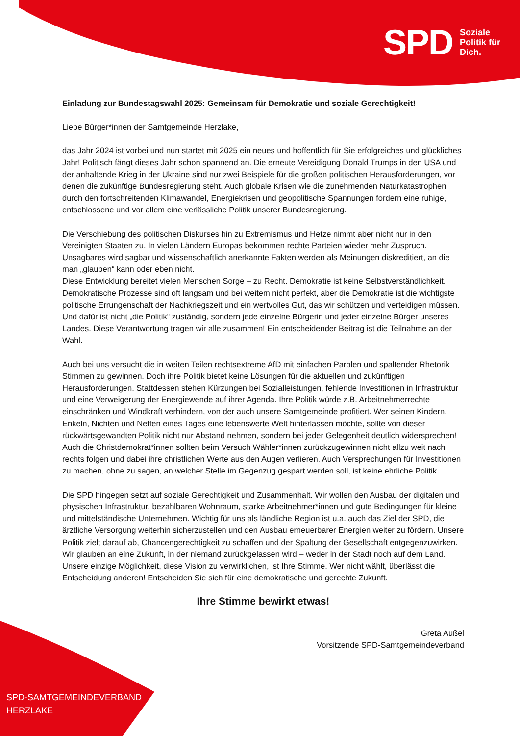SPD Soziale
Politik für
Dich.
SPD-SAMTGEMEINDEVERBAND
HERZLAKE
Einladung zur Bundestagswahl 2025: Gemeinsam für Demokratie und soziale Gerechtigkeit!
Liebe Bürger*innen der Samtgemeinde Herzlake,
das Jahr 2024 ist vorbei und nun startet mit 2025 ein neues und hoffentlich für Sie erfolgreiches und glückliches Jahr! Politisch fängt dieses Jahr schon spannend an. Die erneute Vereidigung Donald Trumps in den USA und der anhaltende Krieg in der Ukraine sind nur zwei Beispiele für die großen politischen Herausforderungen, vor denen die zukünftige Bundesregierung steht. Auch globale Krisen wie die zunehmenden Naturkatastrophen durch den fortschreitenden Klimawandel, Energiekrisen und geopolitische Spannungen fordern eine ruhige, entschlossene und vor allem eine verlässliche Politik unserer Bundesregierung.
Die Verschiebung des politischen Diskurses hin zu Extremismus und Hetze nimmt aber nicht nur in den Vereinigten Staaten zu. In vielen Ländern Europas bekommen rechte Parteien wieder mehr Zuspruch. Unsagbares wird sagbar und wissenschaftlich anerkannte Fakten werden als Meinungen diskreditiert, an die man „glauben“ kann oder eben nicht.
Diese Entwicklung bereitet vielen Menschen Sorge – zu Recht. Demokratie ist keine Selbstverständlichkeit. Demokratische Prozesse sind oft langsam und bei weitem nicht perfekt, aber die Demokratie ist die wichtigste politische Errungenschaft der Nachkriegszeit und ein wertvolles Gut, das wir schützen und verteidigen müssen. Und dafür ist nicht „die Politik“ zuständig, sondern jede einzelne Bürgerin und jeder einzelne Bürger unseres Landes. Diese Verantwortung tragen wir alle zusammen! Ein entscheidender Beitrag ist die Teilnahme an der Wahl.
Auch bei uns versucht die in weiten Teilen rechtsextreme AfD mit einfachen Parolen und spaltender Rhetorik Stimmen zu gewinnen. Doch ihre Politik bietet keine Lösungen für die aktuellen und zukünftigen Herausforderungen. Stattdessen stehen Kürzungen bei Sozialleistungen, fehlende Investitionen in Infrastruktur und eine Verweigerung der Energiewende auf ihrer Agenda. Ihre Politik würde z.B. Arbeitnehmerrechte einschränken und Windkraft verhindern, von der auch unsere Samtgemeinde profitiert. Wer seinen Kindern, Enkeln, Nichten und Neffen eines Tages eine lebenswerte Welt hinterlassen möchte, sollte von dieser rückwärtsgewandten Politik nicht nur Abstand nehmen, sondern bei jeder Gelegenheit deutlich widersprechen! Auch die Christdemokrat*innen sollten beim Versuch Wähler*innen zurückzugewinnen nicht allzu weit nach rechts folgen und dabei ihre christlichen Werte aus den Augen verlieren. Auch Versprechungen für Investitionen zu machen, ohne zu sagen, an welcher Stelle im Gegenzug gespart werden soll, ist keine ehrliche Politik.
Die SPD hingegen setzt auf soziale Gerechtigkeit und Zusammenhalt. Wir wollen den Ausbau der digitalen und physischen Infrastruktur, bezahlbaren Wohnraum, starke Arbeitnehmer*innen und gute Bedingungen für kleine und mittelständische Unternehmen. Wichtig für uns als ländliche Region ist u.a. auch das Ziel der SPD, die ärztliche Versorgung weiterhin sicherzustellen und den Ausbau erneuerbarer Energien weiter zu fördern. Unsere Politik zielt darauf ab, Chancengerechtigkeit zu schaffen und der Spaltung der Gesellschaft entgegenzuwirken. Wir glauben an eine Zukunft, in der niemand zurückgelassen wird – weder in der Stadt noch auf dem Land.
Unsere einzige Möglichkeit, diese Vision zu verwirklichen, ist Ihre Stimme. Wer nicht wählt, überlässt die Entscheidung anderen! Entscheiden Sie sich für eine demokratische und gerechte Zukunft.
Ihre Stimme bewirkt etwas!
Greta Außel
Vorsitzende SPD-Samtgemeindeverband